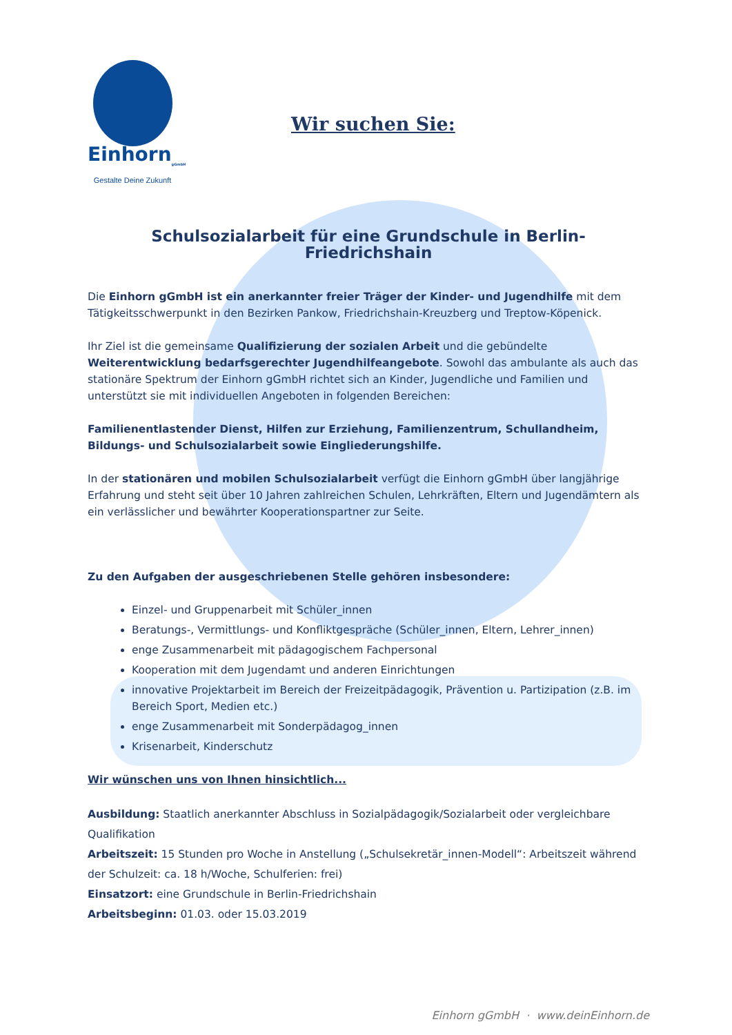Einhorn<sub>gGmbH</sub>
Gestalte Deine Zukunft
Wir suchen Sie:
Schulsozialarbeit für eine Grundschule in Berlin-Friedrichshain
Die Einhorn gGmbH ist ein anerkannter freier Träger der Kinder- und Jugendhilfe mit dem Tätigkeitsschwerpunkt in den Bezirken Pankow, Friedrichshain-Kreuzberg und Treptow-Köpenick.
Ihr Ziel ist die gemeinsame Qualifizierung der sozialen Arbeit und die gebündelte Weiterentwicklung bedarfsgerechter Jugendhilfeangebote. Sowohl das ambulante als auch das stationäre Spektrum der Einhorn gGmbH richtet sich an Kinder, Jugendliche und Familien und unterstützt sie mit individuellen Angeboten in folgenden Bereichen:
Familienentlastender Dienst, Hilfen zur Erziehung, Familienzentrum, Schullandheim, Bildungs- und Schulsozialarbeit sowie Eingliederungshilfe.
In der stationären und mobilen Schulsozialarbeit verfügt die Einhorn gGmbH über langjährige Erfahrung und steht seit über 10 Jahren zahlreichen Schulen, Lehrkräften, Eltern und Jugendämtern als ein verlässlicher und bewährter Kooperationspartner zur Seite.
Zu den Aufgaben der ausgeschriebenen Stelle gehören insbesondere:
Einzel- und Gruppenarbeit mit Schüler_innen
Beratungs-, Vermittlungs- und Konfliktgespräche (Schüler_innen, Eltern, Lehrer_innen)
enge Zusammenarbeit mit pädagogischem Fachpersonal
Kooperation mit dem Jugendamt und anderen Einrichtungen
innovative Projektarbeit im Bereich der Freizeitpädagogik, Prävention u. Partizipation (z.B. im Bereich Sport, Medien etc.)
enge Zusammenarbeit mit Sonderpädagog_innen
Krisenarbeit, Kinderschutz
Wir wünschen uns von Ihnen hinsichtlich...
Ausbildung: Staatlich anerkannter Abschluss in Sozialpädagogik/Sozialarbeit oder vergleichbare Qualifikation
Arbeitszeit: 15 Stunden pro Woche in Anstellung („Schulsekretär_innen-Modell“: Arbeitszeit während der Schulzeit: ca. 18 h/Woche, Schulferien: frei)
Einsatzort: eine Grundschule in Berlin-Friedrichshain
Arbeitsbeginn: 01.03. oder 15.03.2019
Einhorn gGmbH · www.deinEinhorn.de